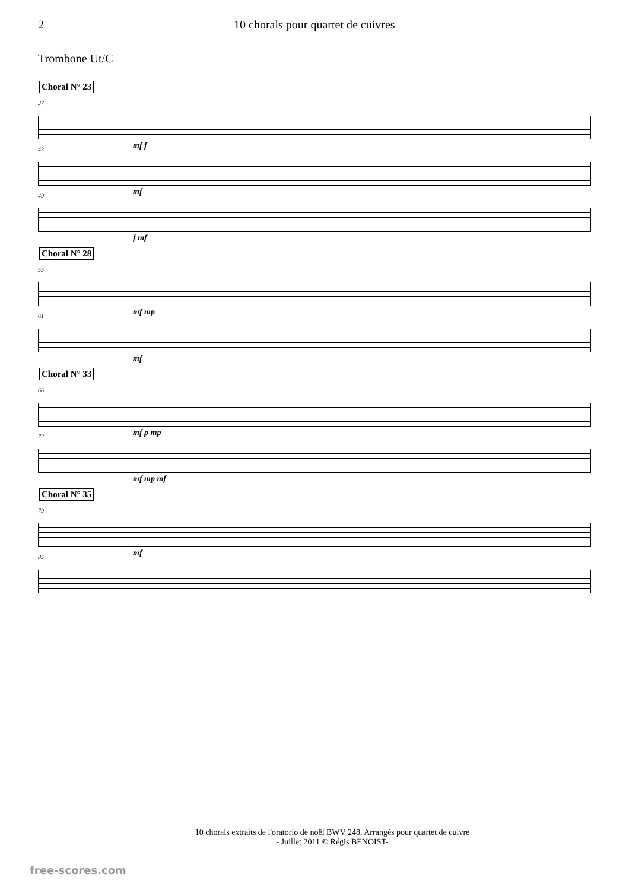2 10 chorals pour quartet de cuivres
Trombone Ut/C
Choral N° 23
37
mf f
43
mf
49
f mf
Choral N° 28
55
mf mp
61
mf
Choral N° 33
66
mf p mp
72
mf mp mf
Choral N° 35
79
mf
85
10 chorals extraits de l'oratorio de noël BWV 248. Arrangés pour quartet de cuivre
- Juillet 2011 © Régis BENOIST-
free-scores.com